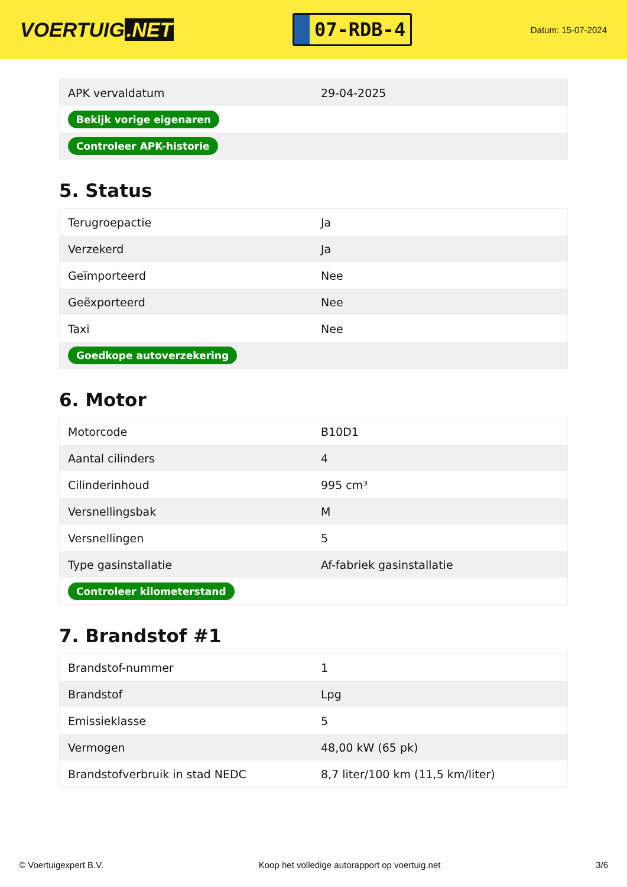VOERTUIG.NET
07-RDB-4
Datum: 15-07-2024
| APK vervaldatum | 29-04-2025 |
| Bekijk vorige eigenaren | |
| Controleer APK-historie | |
5. Status
| Terugroepactie | Ja |
| Verzekerd | Ja |
| Geïmporteerd | Nee |
| Geëxporteerd | Nee |
| Taxi | Nee |
| Goedkope autoverzekering | |
6. Motor
| Motorcode | B10D1 |
| Aantal cilinders | 4 |
| Cilinderinhoud | 995 cm³ |
| Versnellingsbak | M |
| Versnellingen | 5 |
| Type gasinstallatie | Af-fabriek gasinstallatie |
| Controleer kilometerstand | |
7. Brandstof #1
| Brandstof-nummer | 1 |
| Brandstof | Lpg |
| Emissieklasse | 5 |
| Vermogen | 48,00 kW (65 pk) |
| Brandstofverbruik in stad NEDC | 8,7 liter/100 km (11,5 km/liter) |
© Voertuigexpert B.V. Koop het volledige autorapport op voertuig.net 3/6